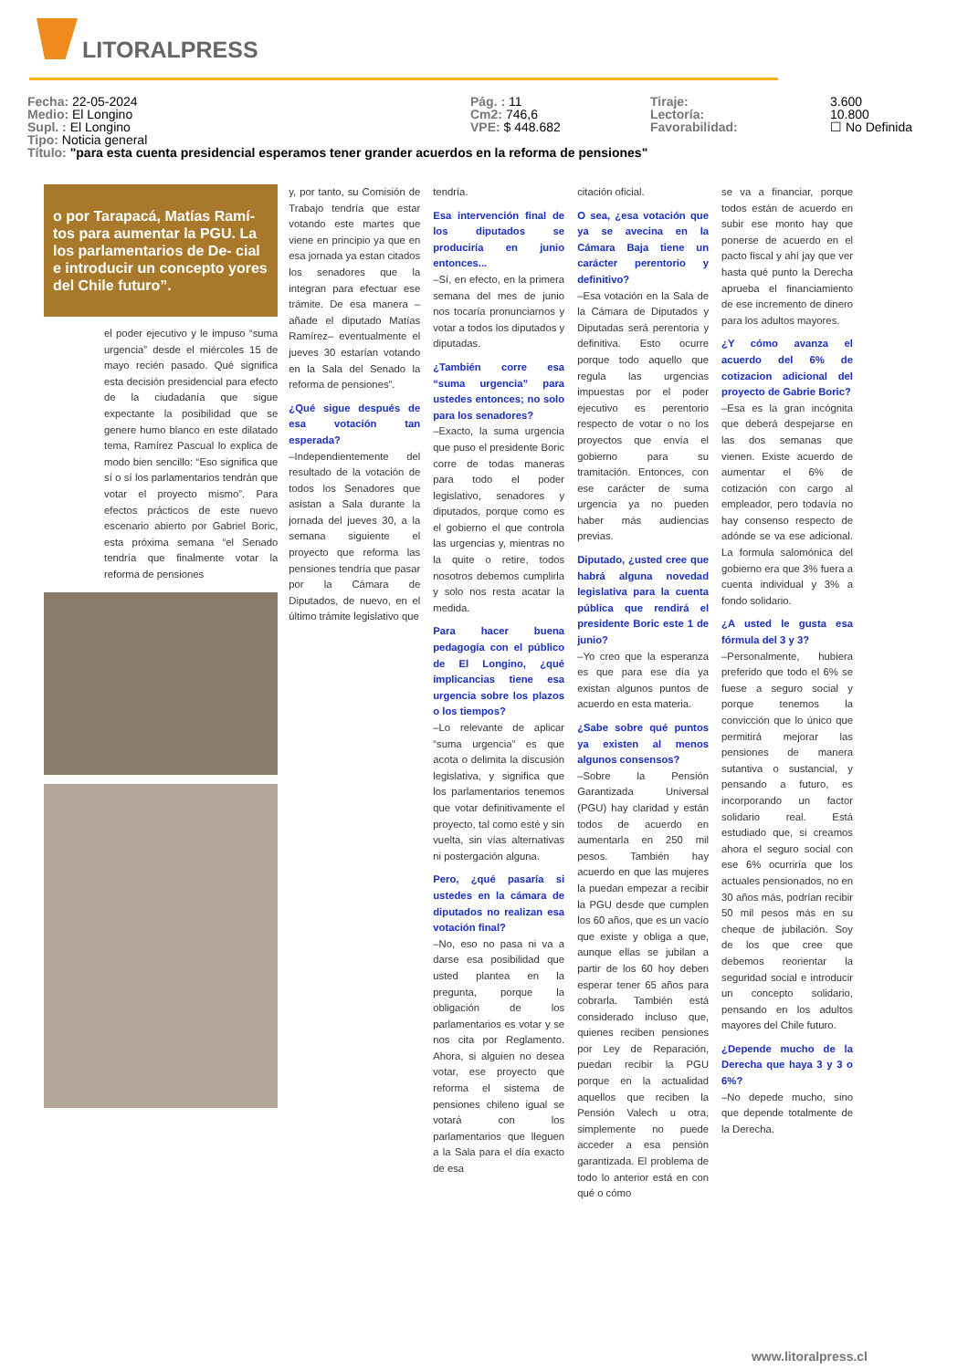LITORALPRESS
Fecha: 22-05-2024 Pág. : 11 Tiraje: 3.600
Medio: El Longino Cm2: 746,6 Lectoría: 10.800
Supl. : El Longino VPE: $ 448.682 Favorabilidad: ☐ No Definida
Tipo: Noticia general
Título: "para esta cuenta presidencial esperamos tener grander acuerdos en la reforma de pensiones"
o por Tarapacá, Matías Ramí- tos para aumentar la PGU. La los parlamentarios de De- cial e introducir un concepto yores del Chile futuro”.
el poder ejecutivo y le impuso “suma urgencia” desde el miércoles 15 de mayo recién pasado. Qué significa esta decisión presidencial para efecto de la ciudadanía que sigue expectante la posibilidad que se genere humo blanco en este dilatado tema, Ramírez Pascual lo explica de modo bien sencillo: “Eso significa que sí o sí los parlamentarios tendrán que votar el proyecto mismo”. Para efectos prácticos de este nuevo escenario abierto por Gabriel Boric, esta próxima semana “el Senado tendría que finalmente votar la reforma de pensiones
y, por tanto, su Comisión de Trabajo tendría que estar votando este martes que viene en principio ya que en esa jornada ya estan citados los senadores que la integran para efectuar ese trámite. De esa manera –añade el diputado Matías Ramírez– eventualmente el jueves 30 estarían votando en la Sala del Senado la reforma de pensiones”.
¿Qué sigue después de esa votación tan esperada?
–Independientemente del resultado de la votación de todos los Senadores que asistan a Sala durante la jornada del jueves 30, a la semana siguiente el proyecto que reforma las pensiones tendría que pasar por la Cámara de Diputados, de nuevo, en el último trámite legislativo que
tendría.
Esa intervención final de los diputados se produciría en junio entonces...
–Sí, en efecto, en la primera semana del mes de junio nos tocaría pronunciarnos y votar a todos los diputados y diputadas.
¿También corre esa “suma urgencia” para ustedes entonces; no solo para los senadores?
–Exacto, la suma urgencia que puso el presidente Boric corre de todas maneras para todo el poder legislativo, senadores y diputados, porque como es el gobierno el que controla las urgencias y, mientras no la quite o retire, todos nosotros debemos cumplirla y solo nos resta acatar la medida.
Para hacer buena pedagogía con el público de El Longino, ¿qué implicancias tiene esa urgencia sobre los plazos o los tiempos?
–Lo relevante de aplicar “suma urgencia” es que acota o delimita la discusión legislativa, y significa que los parlamentarios tenemos que votar definitivamente el proyecto, tal como esté y sin vuelta, sin vías alternativas ni postergación alguna.
Pero, ¿qué pasaría si ustedes en la cámara de diputados no realizan esa votación final?
–No, eso no pasa ni va a darse esa posibilidad que usted plantea en la pregunta, porque la obligación de los parlamentarios es votar y se nos cita por Reglamento. Ahora, si alguien no desea votar, ese proyecto que reforma el sistema de pensiones chileno igual se votará con los parlamentarios que lleguen a la Sala para el día exacto de esa
citación oficial.
O sea, ¿esa votación que ya se avecina en la Cámara Baja tiene un carácter perentorio y definitivo?
–Esa votación en la Sala de la Cámara de Diputados y Diputadas será perentoria y definitiva. Esto ocurre porque todo aquello que regula las urgencias impuestas por el poder ejecutivo es perentorio respecto de votar o no los proyectos que envía el gobierno para su tramitación. Entonces, con ese carácter de suma urgencia ya no pueden haber más audiencias previas.
Diputado, ¿usted cree que habrá alguna novedad legislativa para la cuenta pública que rendirá el presidente Boric este 1 de junio?
–Yo creo que la esperanza es que para ese día ya existan algunos puntos de acuerdo en esta materia.
¿Sabe sobre qué puntos ya existen al menos algunos consensos?
–Sobre la Pensión Garantizada Universal (PGU) hay claridad y están todos de acuerdo en aumentarla en 250 mil pesos. También hay acuerdo en que las mujeres la puedan empezar a recibir la PGU desde que cumplen los 60 años, que es un vacío que existe y obliga a que, aunque ellas se jubilan a partir de los 60 hoy deben esperar tener 65 años para cobrarla. También está considerado incluso que, quienes reciben pensiones por Ley de Reparación, puedan recibir la PGU porque en la actualidad aquellos que reciben la Pensión Valech u otra, simplemente no puede acceder a esa pensión garantizada. El problema de todo lo anterior está en con qué o cómo
se va a financiar, porque todos están de acuerdo en subir ese monto hay que ponerse de acuerdo en el pacto fiscal y ahí jay que ver hasta qué punto la Derecha aprueba el financiamiento de ese incremento de dinero para los adultos mayores.
¿Y cómo avanza el acuerdo del 6% de cotizacion adicional del proyecto de Gabrie Boric?
–Esa es la gran incógnita que deberá despejarse en las dos semanas que vienen. Existe acuerdo de aumentar el 6% de cotización con cargo al empleador, pero todavía no hay consenso respecto de adónde se va ese adicional. La formula salomónica del gobierno era que 3% fuera a cuenta individual y 3% a fondo solidario.
¿A usted le gusta esa fórmula del 3 y 3?
–Personalmente, hubiera preferido que todo el 6% se fuese a seguro social y porque tenemos la convicción que lo único que permitirá mejorar las pensiones de manera sutantiva o sustancial, y pensando a futuro, es incorporando un factor solidario real. Está estudiado que, si creamos ahora el seguro social con ese 6% ocurriría que los actuales pensionados, no en 30 años más, podrían recibir 50 mil pesos más en su cheque de jubilación. Soy de los que cree que debemos reorientar la seguridad social e introducir un concepto solidario, pensando en los adultos mayores del Chile futuro.
¿Depende mucho de la Derecha que haya 3 y 3 o 6%?
–No depede mucho, sino que depende totalmente de la Derecha.
www.litoralpress.cl